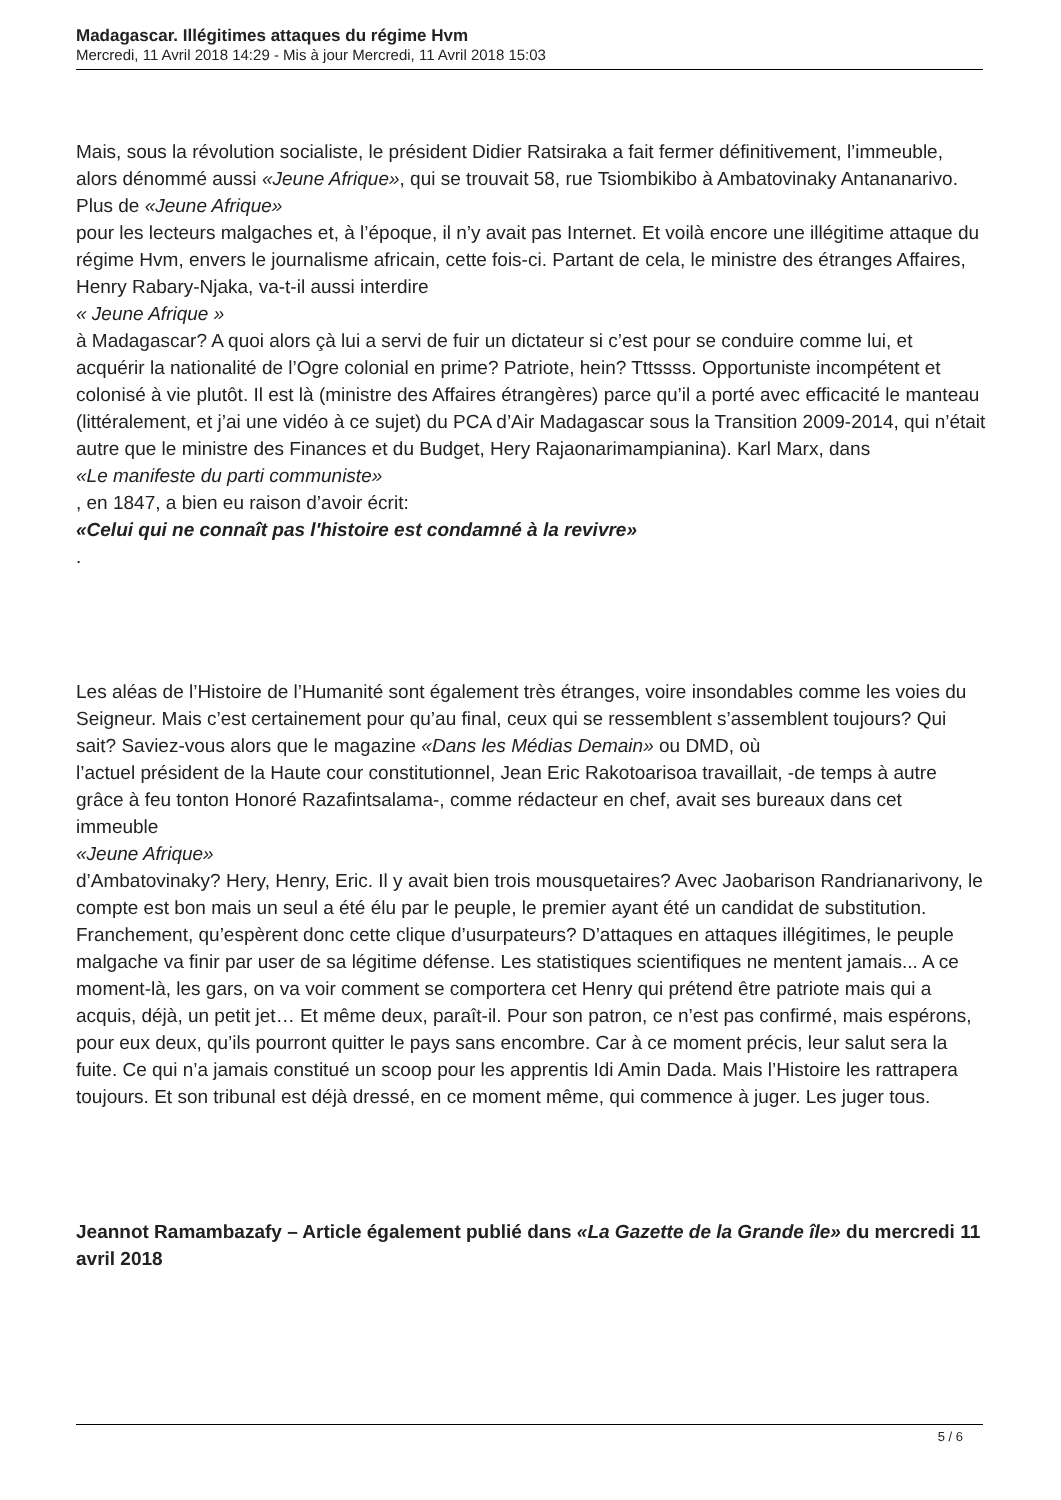Madagascar. Illégitimes attaques du régime Hvm
Mercredi, 11 Avril 2018 14:29 - Mis à jour Mercredi, 11 Avril 2018 15:03
Mais, sous la révolution socialiste, le président Didier Ratsiraka a fait fermer définitivement, l’immeuble, alors dénommé aussi «Jeune Afrique», qui se trouvait 58, rue Tsiombikibo à Ambatovinaky Antananarivo. Plus de «Jeune Afrique»
pour les lecteurs malgaches et, à l’époque, il n’y avait pas Internet. Et voilà encore une illégitime attaque du régime Hvm, envers le journalisme africain, cette fois-ci. Partant de cela, le ministre des étranges Affaires, Henry Rabary-Njaka, va-t-il aussi interdire
« Jeune Afrique »
à Madagascar? A quoi alors çà lui a servi de fuir un dictateur si c’est pour se conduire comme lui, et acquérir la nationalité de l’Ogre colonial en prime? Patriote, hein? Tttssss. Opportuniste incompétent et colonisé à vie plutôt. Il est là (ministre des Affaires étrangères) parce qu’il a porté avec efficacité le manteau (littéralement, et j’ai une vidéo à ce sujet) du PCA d’Air Madagascar sous la Transition 2009-2014, qui n’était autre que le ministre des Finances et du Budget, Hery Rajaonarimampianina). Karl Marx, dans
«Le manifeste du parti communiste»
, en 1847, a bien eu raison d’avoir écrit:
«Celui qui ne connaît pas l'histoire est condamné à la revivre»
.
Les aléas de l’Histoire de l’Humanité sont également très étranges, voire insondables comme les voies du Seigneur. Mais c’est certainement pour qu’au final, ceux qui se ressemblent s’assemblent toujours? Qui sait? Saviez-vous alors que le magazine «Dans les Médias Demain» ou DMD, où
l’actuel président de la Haute cour constitutionnel, Jean Eric Rakotoarisoa travaillait, -de temps à autre grâce à feu tonton Honoré Razafintsalama-, comme rédacteur en chef, avait ses bureaux dans cet immeuble
«Jeune Afrique»
d’Ambatovinaky? Hery, Henry, Eric. Il y avait bien trois mousquetaires? Avec Jaobarison Randrianarivony, le compte est bon mais un seul a été élu par le peuple, le premier ayant été un candidat de substitution. Franchement, qu’espèrent donc cette clique d’usurpateurs? D’attaques en attaques illégitimes, le peuple malgache va finir par user de sa légitime défense. Les statistiques scientifiques ne mentent jamais... A ce moment-là, les gars, on va voir comment se comportera cet Henry qui prétend être patriote mais qui a acquis, déjà, un petit jet… Et même deux, paraît-il. Pour son patron, ce n’est pas confirmé, mais espérons, pour eux deux, qu’ils pourront quitter le pays sans encombre. Car à ce moment précis, leur salut sera la fuite. Ce qui n’a jamais constitué un scoop pour les apprentis Idi Amin Dada. Mais l’Histoire les rattrapera toujours. Et son tribunal est déjà dressé, en ce moment même, qui commence à juger. Les juger tous.
Jeannot Ramambazafy – Article également publié dans «La Gazette de la Grande île» du mercredi 11 avril 2018
5 / 6